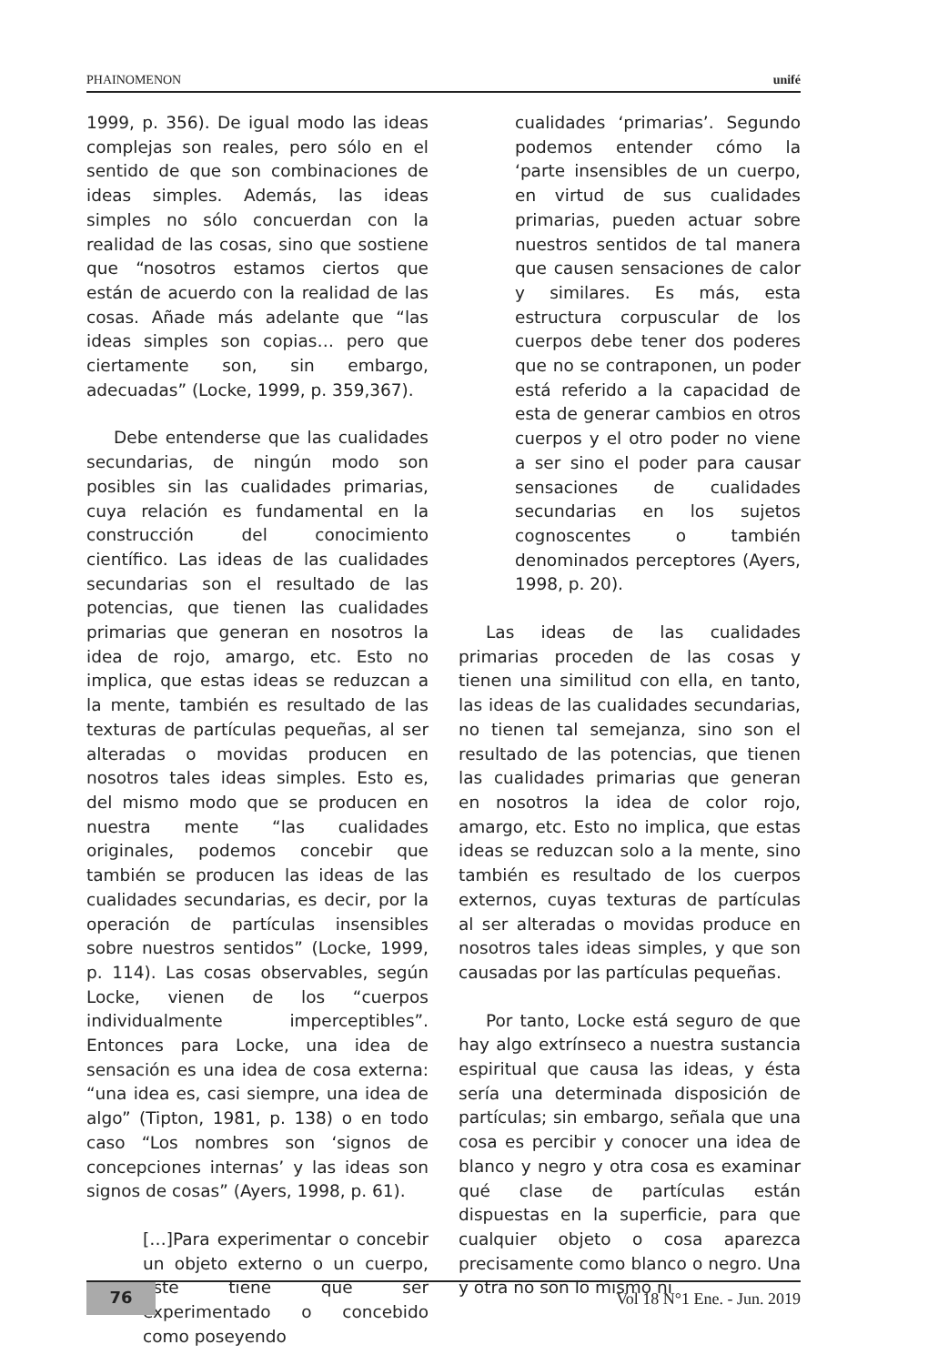PHAINOMENON unifé
1999, p. 356). De igual modo las ideas complejas son reales, pero sólo en el sentido de que son combinaciones de ideas simples. Además, las ideas simples no sólo concuerdan con la realidad de las cosas, sino que sostiene que “nosotros estamos ciertos que están de acuerdo con la realidad de las cosas. Añade más adelante que “las ideas simples son copias… pero que ciertamente son, sin embargo, adecuadas” (Locke, 1999, p. 359,367).
Debe entenderse que las cualidades secundarias, de ningún modo son posibles sin las cualidades primarias, cuya relación es fundamental en la construcción del conocimiento científico. Las ideas de las cualidades secundarias son el resultado de las potencias, que tienen las cualidades primarias que generan en nosotros la idea de rojo, amargo, etc. Esto no implica, que estas ideas se reduzcan a la mente, también es resultado de las texturas de partículas pequeñas, al ser alteradas o movidas producen en nosotros tales ideas simples. Esto es, del mismo modo que se producen en nuestra mente “las cualidades originales, podemos concebir que también se producen las ideas de las cualidades secundarias, es decir, por la operación de partículas insensibles sobre nuestros sentidos” (Locke, 1999, p. 114). Las cosas observables, según Locke, vienen de los “cuerpos individualmente imperceptibles”. Entonces para Locke, una idea de sensación es una idea de cosa externa: “una idea es, casi siempre, una idea de algo” (Tipton, 1981, p. 138) o en todo caso “Los nombres son ‘signos de concepciones internas’ y las ideas son signos de cosas” (Ayers, 1998, p. 61).
[…]Para experimentar o concebir un objeto externo o un cuerpo, este tiene que ser experimentado o concebido como poseyendo
cualidades ‘primarias’. Segundo podemos entender cómo la ‘parte insensibles de un cuerpo, en virtud de sus cualidades primarias, pueden actuar sobre nuestros sentidos de tal manera que causen sensaciones de calor y similares. Es más, esta estructura corpuscular de los cuerpos debe tener dos poderes que no se contraponen, un poder está referido a la capacidad de esta de generar cambios en otros cuerpos y el otro poder no viene a ser sino el poder para causar sensaciones de cualidades secundarias en los sujetos cognoscentes o también denominados perceptores (Ayers, 1998, p. 20).
Las ideas de las cualidades primarias proceden de las cosas y tienen una similitud con ella, en tanto, las ideas de las cualidades secundarias, no tienen tal semejanza, sino son el resultado de las potencias, que tienen las cualidades primarias que generan en nosotros la idea de color rojo, amargo, etc. Esto no implica, que estas ideas se reduzcan solo a la mente, sino también es resultado de los cuerpos externos, cuyas texturas de partículas al ser alteradas o movidas produce en nosotros tales ideas simples, y que son causadas por las partículas pequeñas.
Por tanto, Locke está seguro de que hay algo extrínseco a nuestra sustancia espiritual que causa las ideas, y ésta sería una determinada disposición de partículas; sin embargo, señala que una cosa es percibir y conocer una idea de blanco y negro y otra cosa es examinar qué clase de partículas están dispuestas en la superficie, para que cualquier objeto o cosa aparezca precisamente como blanco o negro. Una y otra no son lo mismo ni
76
Vol 18 N°1 Ene. - Jun. 2019